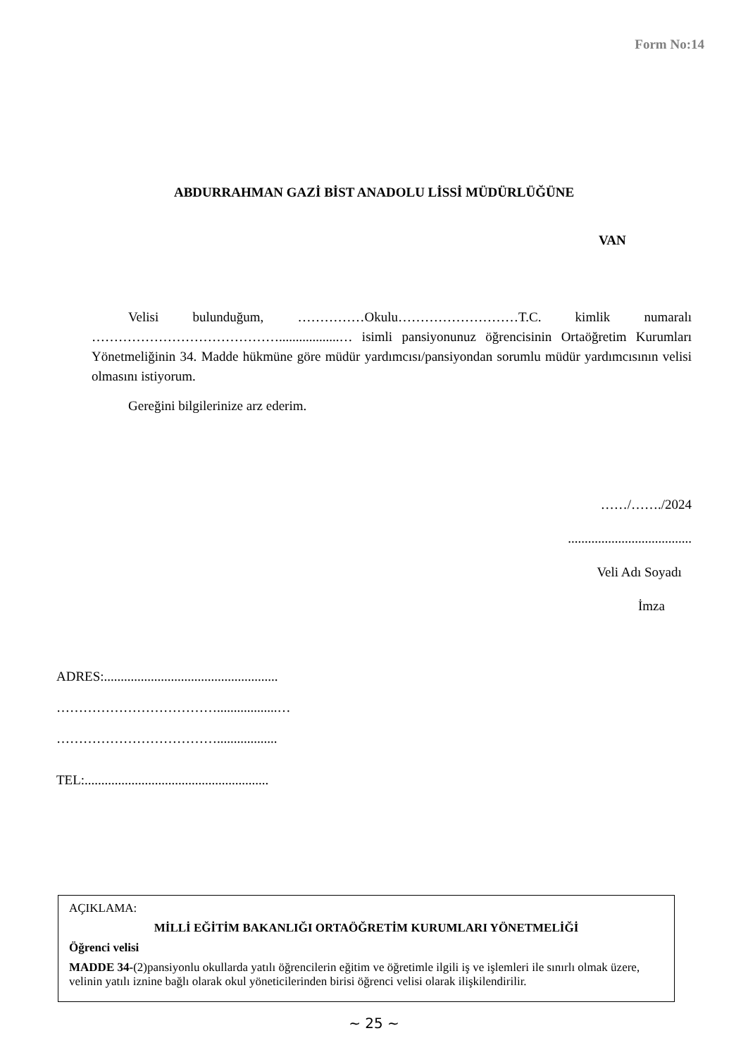Form No:14
ABDURRAHMAN GAZİ BİST ANADOLU LİSSİ MÜDÜRLÜĞÜNE
VAN
Velisi bulunduğum, ……………Okulu………………………T.C. kimlik numaralı ……………………………………..................… isimli pansiyonunuz öğrencisinin Ortaöğretim Kurumları Yönetmeliğinin 34. Madde hükmüne göre müdür yardımcısı/pansiyondan sorumlu müdür yardımcısının velisi olmasını istiyorum.
Gereğini bilgilerinize arz ederim.
……/……./2024
.....................................
Veli Adı Soyadı
İmza
ADRES:....................................................
………………………………..................…
………………………………..................
TEL:.......................................................
AÇIKLAMA:
MİLLİ EĞİTİM BAKANLIĞI ORTAÖĞRETİM KURUMLARI YÖNETMELİĞİ
Öğrenci velisi
MADDE 34-(2)pansiyonlu okullarda yatılı öğrencilerin eğitim ve öğretimle ilgili iş ve işlemleri ile sınırlı olmak üzere, velinin yatılı iznine bağlı olarak okul yöneticilerinden birisi öğrenci velisi olarak ilişkilendirilir.
~ 25 ~